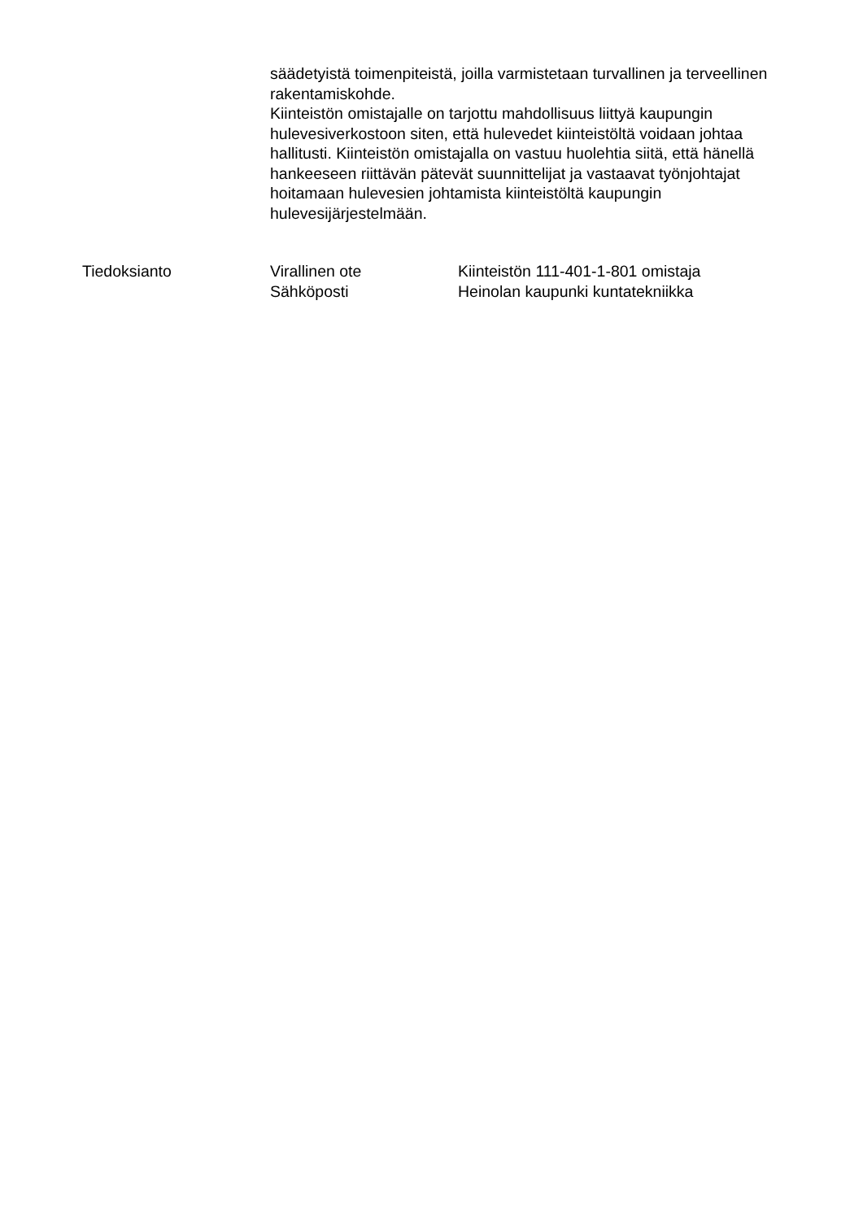säädetyistä toimenpiteistä, joilla varmistetaan turvallinen ja terveellinen rakentamiskohde.
Kiinteistön omistajalle on tarjottu mahdollisuus liittyä kaupungin hulevesiverkostoon siten, että hulevedet kiinteistöltä voidaan johtaa hallitusti. Kiinteistön omistajalla on vastuu huolehtia siitä, että hänellä hankeeseen riittävän pätevät suunnittelijat ja vastaavat työnjohtajat hoitamaan hulevesien johtamista kiinteistöltä kaupungin hulevesijärjestelmään.
Tiedoksianto Virallinen ote
Sähköposti
Kiinteistön 111-401-1-801 omistaja
Heinolan kaupunki kuntatekniikka